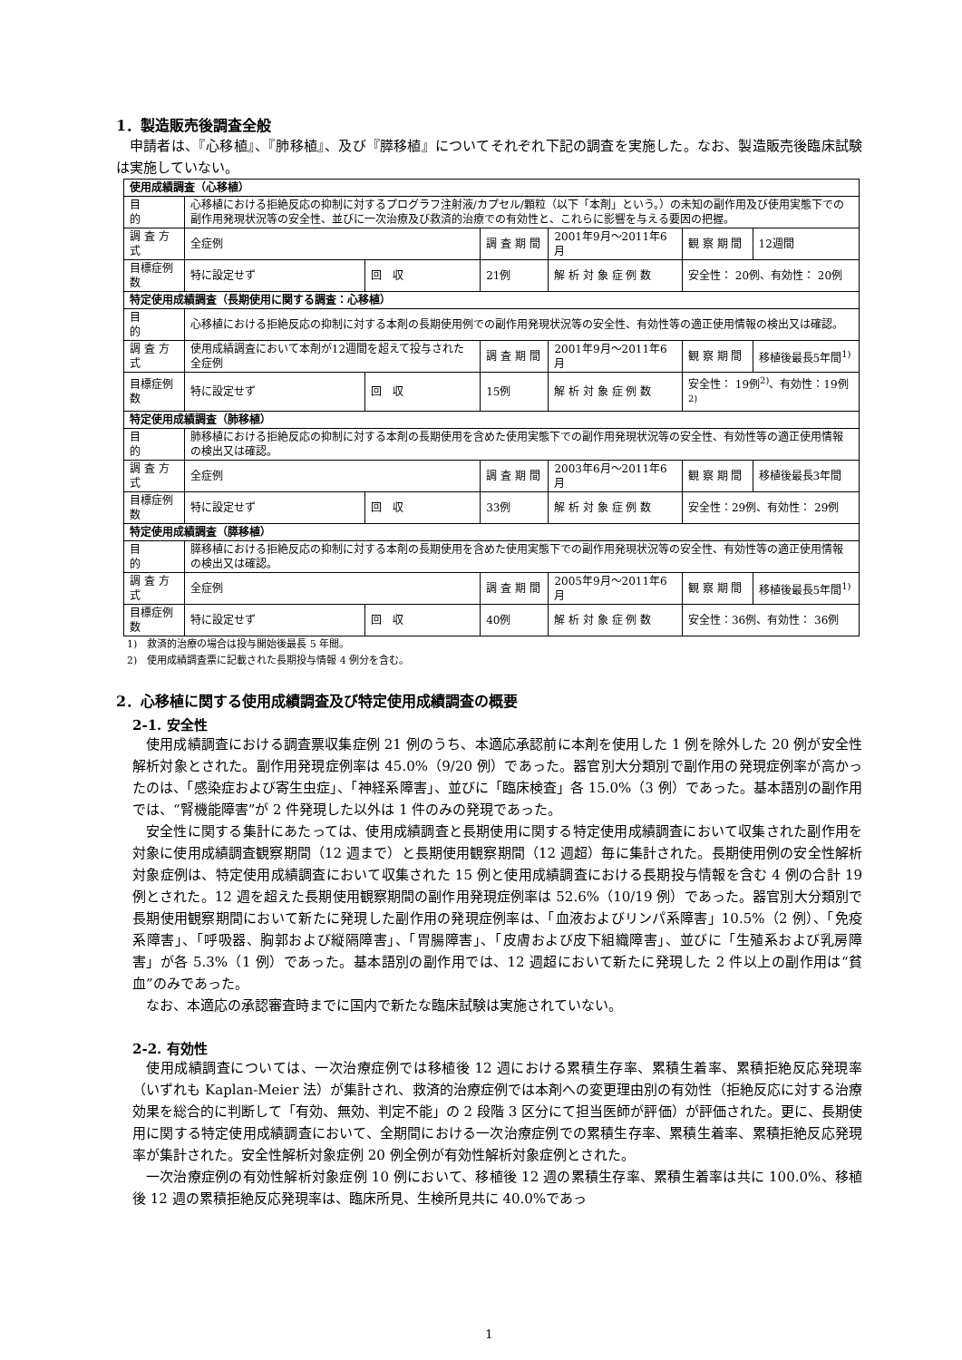1．製造販売後調査全般
申請者は、『心移植』、『肺移植』、及び『膵移植』についてそれぞれ下記の調査を実施した。なお、製造販売後臨床試験は実施していない。
| 使用成績調査（心移植） | | | | | | |
| 目 的 | 心移植における拒絶反応の抑制に対するプログラフ注射液/カプセル/顆粒（以下「本剤」という。）の未知の副作用及び使用実態下での副作用発現状況等の安全性、並びに一次治療及び救済的治療での有効性と、これらに影響を与える要因の把握。 | | | | | |
| 調 査 方 式 | 全症例 | | 調 査 期 間 | 2001年9月～2011年6月 | 観 察 期 間 | 12週間 |
| 目標症例数 | 特に設定せず | 回 収 | 21例 | 解 析 対 象 症 例 数 | 安全性： 20例、有効性： 20例 | |
| 特定使用成績調査（長期使用に関する調査：心移植） | | | | | | |
| 目 的 | 心移植における拒絶反応の抑制に対する本剤の長期使用例での副作用発現状況等の安全性、有効性等の適正使用情報の検出又は確認。 | | | | | |
| 調 査 方 式 | 使用成績調査において本剤が12週間を超えて投与された全症例 | | 調 査 期 間 | 2001年9月～2011年6月 | 観 察 期 間 | 移植後最長5年間<sup>1)</sup> |
| 目標症例数 | 特に設定せず | 回 収 | 15例 | 解 析 対 象 症 例 数 | 安全性： 19例<sup>2)</sup>、有効性：19例<sup>2)</sup> | |
| 特定使用成績調査（肺移植） | | | | | | |
| 目 的 | 肺移植における拒絶反応の抑制に対する本剤の長期使用を含めた使用実態下での副作用発現状況等の安全性、有効性等の適正使用情報の検出又は確認。 | | | | | |
| 調 査 方 式 | 全症例 | | 調 査 期 間 | 2003年6月～2011年6月 | 観 察 期 間 | 移植後最長3年間 |
| 目標症例数 | 特に設定せず | 回 収 | 33例 | 解 析 対 象 症 例 数 | 安全性：29例、有効性： 29例 | |
| 特定使用成績調査（膵移植） | | | | | | |
| 目 的 | 膵移植における拒絶反応の抑制に対する本剤の長期使用を含めた使用実態下での副作用発現状況等の安全性、有効性等の適正使用情報の検出又は確認。 | | | | | |
| 調 査 方 式 | 全症例 | | 調 査 期 間 | 2005年9月～2011年6月 | 観 察 期 間 | 移植後最長5年間<sup>1)</sup> |
| 目標症例数 | 特に設定せず | 回 収 | 40例 | 解 析 対 象 症 例 数 | 安全性：36例、有効性： 36例 | |
1)　救済的治療の場合は投与開始後最長 5 年間。
2)　使用成績調査票に記載された長期投与情報 4 例分を含む。
2．心移植に関する使用成績調査及び特定使用成績調査の概要
2-1. 安全性
使用成績調査における調査票収集症例 21 例のうち、本適応承認前に本剤を使用した 1 例を除外した 20 例が安全性解析対象とされた。副作用発現症例率は 45.0%（9/20 例）であった。器官別大分類別で副作用の発現症例率が高かったのは、「感染症および寄生虫症」、「神経系障害」、並びに「臨床検査」各 15.0%（3 例）であった。基本語別の副作用では、“腎機能障害”が 2 件発現した以外は 1 件のみの発現であった。
安全性に関する集計にあたっては、使用成績調査と長期使用に関する特定使用成績調査において収集された副作用を対象に使用成績調査観察期間（12 週まで）と長期使用観察期間（12 週超）毎に集計された。長期使用例の安全性解析対象症例は、特定使用成績調査において収集された 15 例と使用成績調査における長期投与情報を含む 4 例の合計 19 例とされた。12 週を超えた長期使用観察期間の副作用発現症例率は 52.6%（10/19 例）であった。器官別大分類別で長期使用観察期間において新たに発現した副作用の発現症例率は、「血液およびリンパ系障害」10.5%（2 例）、「免疫系障害」、「呼吸器、胸郭および縦隔障害」、「胃腸障害」、「皮膚および皮下組織障害」、並びに「生殖系および乳房障害」が各 5.3%（1 例）であった。基本語別の副作用では、12 週超において新たに発現した 2 件以上の副作用は“貧血”のみであった。
なお、本適応の承認審査時までに国内で新たな臨床試験は実施されていない。
2-2. 有効性
使用成績調査については、一次治療症例では移植後 12 週における累積生存率、累積生着率、累積拒絶反応発現率（いずれも Kaplan-Meier 法）が集計され、救済的治療症例では本剤への変更理由別の有効性（拒絶反応に対する治療効果を総合的に判断して「有効、無効、判定不能」の 2 段階 3 区分にて担当医師が評価）が評価された。更に、長期使用に関する特定使用成績調査において、全期間における一次治療症例での累積生存率、累積生着率、累積拒絶反応発現率が集計された。安全性解析対象症例 20 例全例が有効性解析対象症例とされた。
一次治療症例の有効性解析対象症例 10 例において、移植後 12 週の累積生存率、累積生着率は共に 100.0%、移植後 12 週の累積拒絶反応発現率は、臨床所見、生検所見共に 40.0%であっ
1